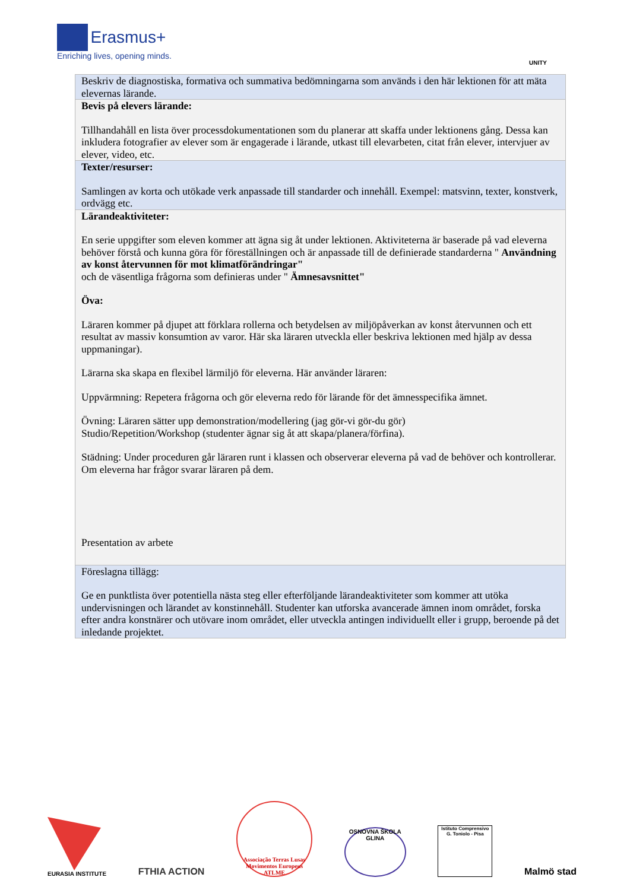Erasmus+
Enriching lives, opening minds.
UNITY
| Beskriv de diagnostiska, formativa och summativa bedömningarna som används i den här lektionen för att mäta elevernas lärande. |
| Bevis på elevers lärande: Tillhandahåll en lista över processdokumentationen som du planerar att skaffa under lektionens gång. Dessa kan inkludera fotografier av elever som är engagerade i lärande, utkast till elevarbeten, citat från elever, intervjuer av elever, video, etc. |
| Texter/resurser: Samlingen av korta och utökade verk anpassade till standarder och innehåll. Exempel: matsvinn, texter, konstverk, ordvägg etc. |
| Lärandeaktiviteter: En serie uppgifter som eleven kommer att ägna sig åt under lektionen. Aktiviteterna är baserade på vad eleverna behöver förstå och kunna göra för föreställningen och är anpassade till de definierade standarderna " Användning av konst återvunnen för mot klimatförändringar" och de väsentliga frågorna som definieras under " Ämnesavsnittet" Öva: Läraren kommer på djupet att förklara rollerna och betydelsen av miljöpåverkan av konst återvunnen och ett resultat av massiv konsumtion av varor. Här ska läraren utveckla eller beskriva lektionen med hjälp av dessa uppmaningar). Lärarna ska skapa en flexibel lärmiljö för eleverna. Här använder läraren: Uppvärmning: Repetera frågorna och gör eleverna redo för lärande för det ämnesspecifika ämnet. Övning: Läraren sätter upp demonstration/modellering (jag gör-vi gör-du gör) Studio/Repetition/Workshop (studenter ägnar sig åt att skapa/planera/förfina). Städning: Under proceduren går läraren runt i klassen och observerar eleverna på vad de behöver och kontrollerar. Om eleverna har frågor svarar läraren på dem. Presentation av arbete |
| Föreslagna tillägg: Ge en punktlista över potentiella nästa steg eller efterföljande lärandeaktiviteter som kommer att utöka undervisningen och lärandet av konstinnehåll. Studenter kan utforska avancerade ämnen inom området, forska efter andra konstnärer och utövare inom området, eller utveckla antingen individuellt eller i grupp, beroende på det inledande projektet. |
EURASIA INSTITUTE
FTHIA ACTION
Associação Terras Lusas Movimentos Europeus ATLME
OSNOVNA ŠKOLA GLINA
Istituto Comprensivo G. Toniolo - Pisa
Malmö stad